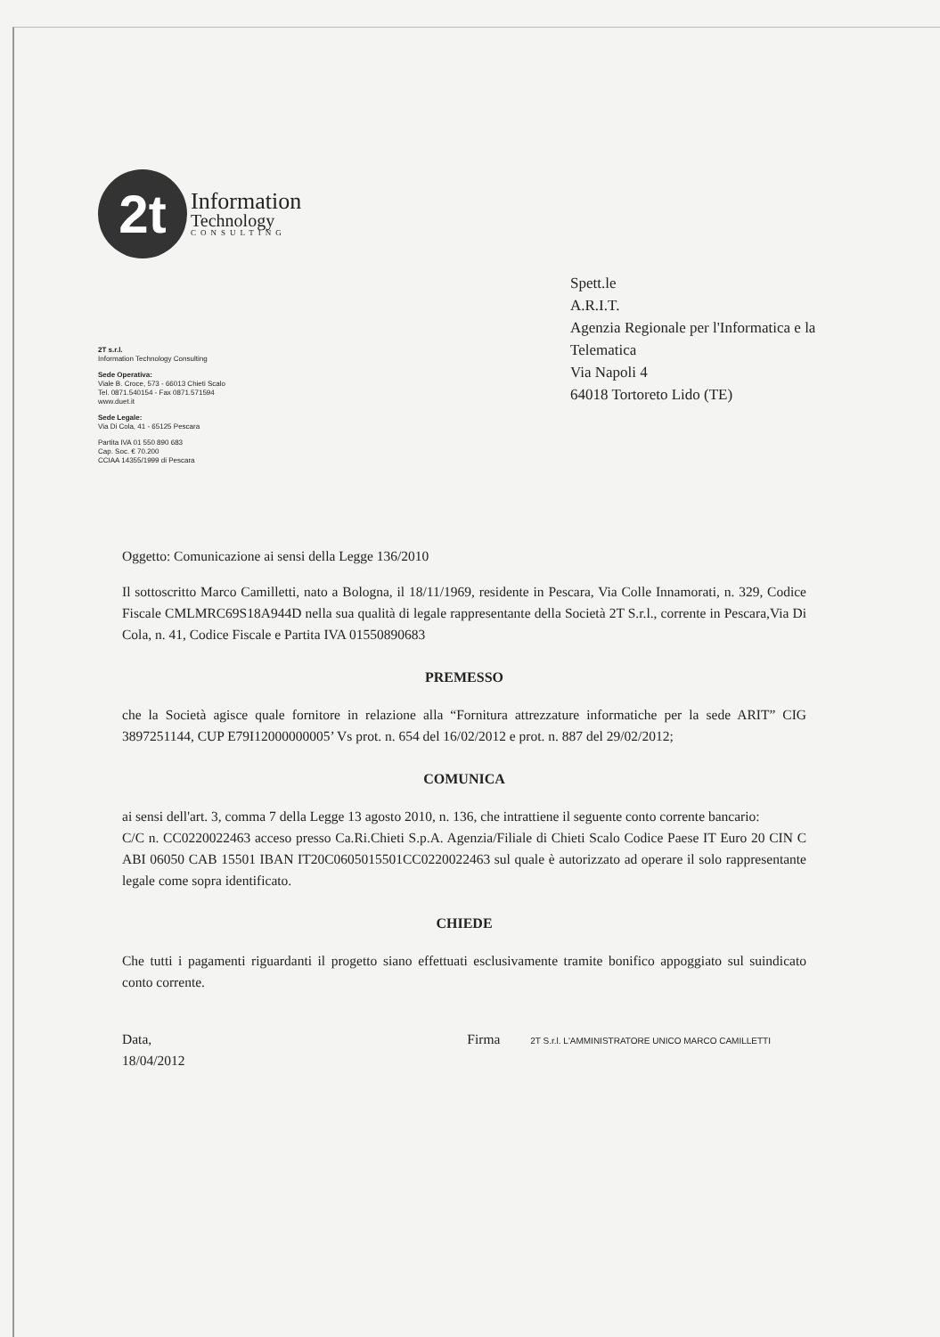2t
Information
Technology
CONSULTING
2T s.r.l.
Information Technology Consulting
Sede Operativa:
Viale B. Croce, 573 - 66013 Chieti Scalo
Tel. 0871.540154 - Fax 0871.571594
www.duet.it
Sede Legale:
Via Di Cola, 41 - 65125 Pescara
Partita IVA 01 550 890 683
Cap. Soc. € 70.200
CCIAA 14355/1999 di Pescara
Spett.le
A.R.I.T.
Agenzia Regionale per l'Informatica e la
Telematica
Via Napoli 4
64018 Tortoreto Lido (TE)
Oggetto: Comunicazione ai sensi della Legge 136/2010
Il sottoscritto Marco Camilletti, nato a Bologna, il 18/11/1969, residente in Pescara, Via Colle Innamorati, n. 329, Codice Fiscale CMLMRC69S18A944D nella sua qualità di legale rappresentante della Società 2T S.r.l., corrente in Pescara,Via Di Cola, n. 41, Codice Fiscale e Partita IVA 01550890683
PREMESSO
che la Società agisce quale fornitore in relazione alla “Fornitura attrezzature informatiche per la sede ARIT” CIG 3897251144, CUP E79I12000000005’ Vs prot. n. 654 del 16/02/2012 e prot. n. 887 del 29/02/2012;
COMUNICA
ai sensi dell'art. 3, comma 7 della Legge 13 agosto 2010, n. 136, che intrattiene il seguente conto corrente bancario:
C/C n. CC0220022463 acceso presso Ca.Ri.Chieti S.p.A. Agenzia/Filiale di Chieti Scalo Codice Paese IT Euro 20 CIN C ABI 06050 CAB 15501 IBAN IT20C0605015501CC0220022463 sul quale è autorizzato ad operare il solo rappresentante legale come sopra identificato.
CHIEDE
Che tutti i pagamenti riguardanti il progetto siano effettuati esclusivamente tramite bonifico appoggiato sul suindicato conto corrente.
Data,
18/04/2012
Firma 2T S.r.l. L'AMMINISTRATORE UNICO MARCO CAMILLETTI